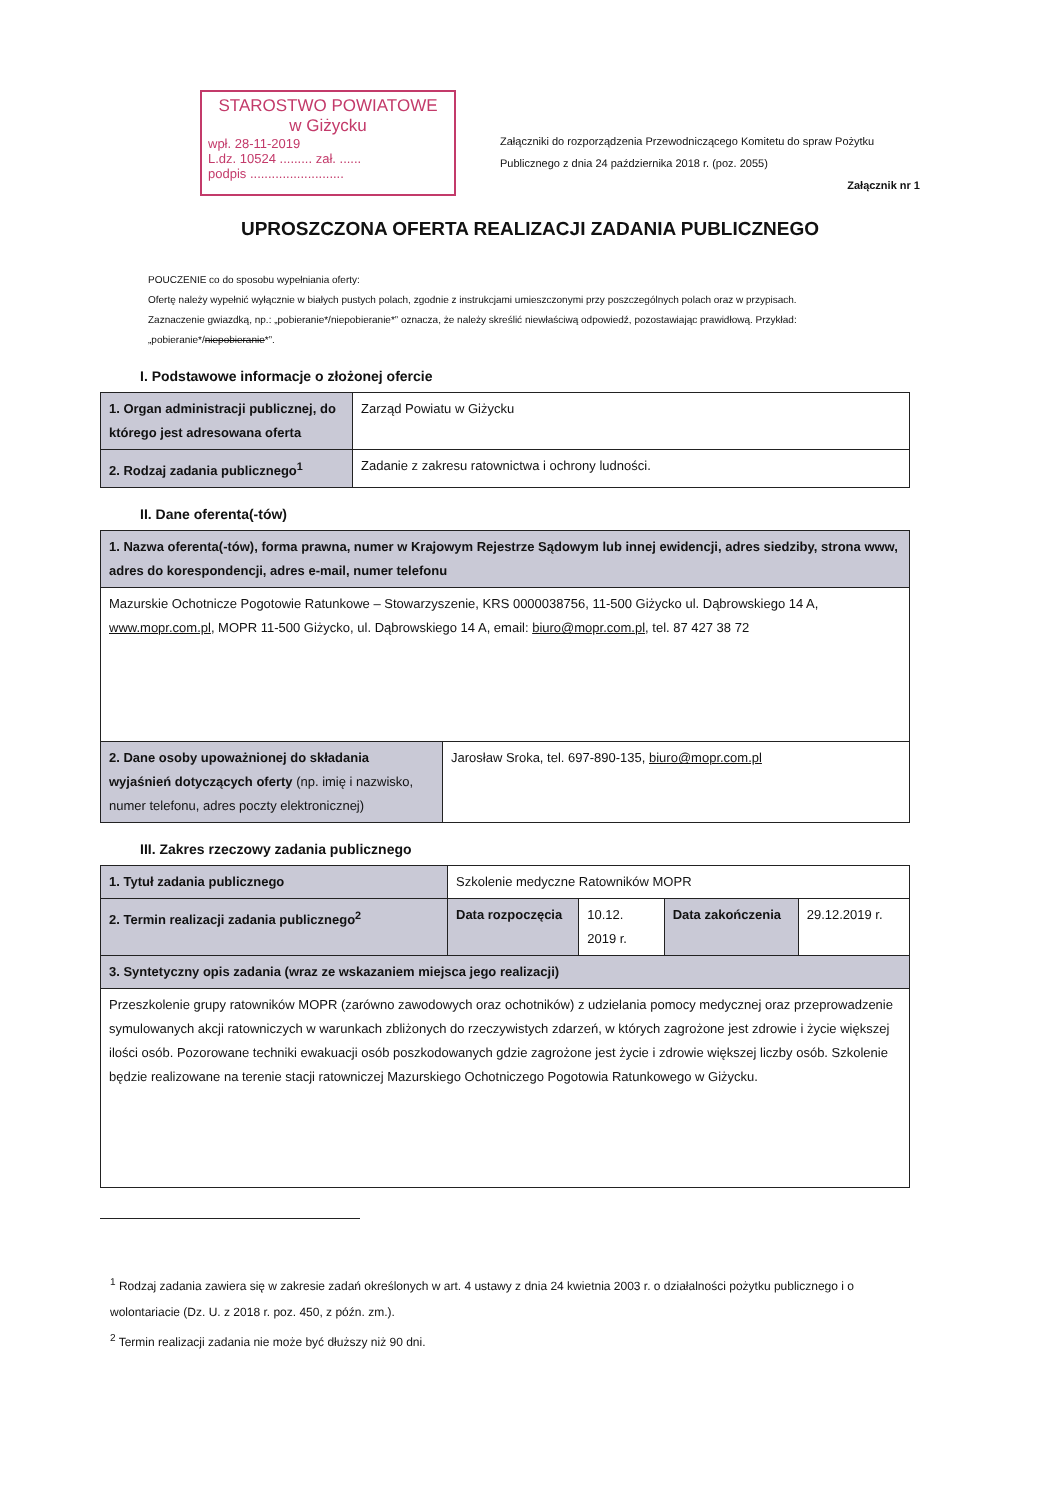STAROSTWO POWIATOWE
w Giżycku
wpł. 28-11-2019
L.dz. 10524 ......... zał. ......
podpis ..........................
Załączniki do rozporządzenia Przewodniczącego Komitetu do spraw Pożytku Publicznego z dnia 24 października 2018 r. (poz. 2055)
Załącznik nr 1
UPROSZCZONA OFERTA REALIZACJI ZADANIA PUBLICZNEGO
POUCZENIE co do sposobu wypełniania oferty:
Ofertę należy wypełnić wyłącznie w białych pustych polach, zgodnie z instrukcjami umieszczonymi przy poszczególnych polach oraz w przypisach.
Zaznaczenie gwiazdką, np.: „pobieranie*/niepobieranie*” oznacza, że należy skreślić niewłaściwą odpowiedź, pozostawiając prawidłową. Przykład: „pobieranie*/niepobieranie*”.
I. Podstawowe informacje o złożonej ofercie
| 1. Organ administracji publicznej, do którego jest adresowana oferta | Zarząd Powiatu w Giżycku |
| 2. Rodzaj zadania publicznego<sup>1</sup> | Zadanie z zakresu ratownictwa i ochrony ludności. |
II. Dane oferenta(-tów)
| 1. Nazwa oferenta(-tów), forma prawna, numer w Krajowym Rejestrze Sądowym lub innej ewidencji, adres siedziby, strona www, adres do korespondencji, adres e-mail, numer telefonu | |
| Mazurskie Ochotnicze Pogotowie Ratunkowe – Stowarzyszenie, KRS 0000038756, 11-500 Giżycko ul. Dąbrowskiego 14 A, www.mopr.com.pl , MOPR 11-500 Giżycko, ul. Dąbrowskiego 14 A, email: biuro@mopr.com.pl , tel. 87 427 38 72 | |
| 2. Dane osoby upoważnionej do składania wyjaśnień dotyczących oferty (np. imię i nazwisko, numer telefonu, adres poczty elektronicznej) | Jarosław Sroka, tel. 697-890-135, biuro@mopr.com.pl |
III. Zakres rzeczowy zadania publicznego
| 1. Tytuł zadania publicznego | Szkolenie medyczne Ratowników MOPR | | | |
| 2. Termin realizacji zadania publicznego<sup>2</sup> | Data rozpoczęcia | 10.12. 2019 r. | Data zakończenia | 29.12.2019 r. |
| 3. Syntetyczny opis zadania (wraz ze wskazaniem miejsca jego realizacji) | | | | |
| Przeszkolenie grupy ratowników MOPR (zarówno zawodowych oraz ochotników) z udzielania pomocy medycznej oraz przeprowadzenie symulowanych akcji ratowniczych w warunkach zbliżonych do rzeczywistych zdarzeń, w których zagrożone jest zdrowie i życie większej ilości osób. Pozorowane techniki ewakuacji osób poszkodowanych gdzie zagrożone jest życie i zdrowie większej liczby osób. Szkolenie będzie realizowane na terenie stacji ratowniczej Mazurskiego Ochotniczego Pogotowia Ratunkowego w Giżycku. | | | | |
<sup>1</sup> Rodzaj zadania zawiera się w zakresie zadań określonych w art. 4 ustawy z dnia 24 kwietnia 2003 r. o działalności pożytku publicznego i o wolontariacie (Dz. U. z 2018 r. poz. 450, z późn. zm.).
<sup>2</sup> Termin realizacji zadania nie może być dłuższy niż 90 dni.